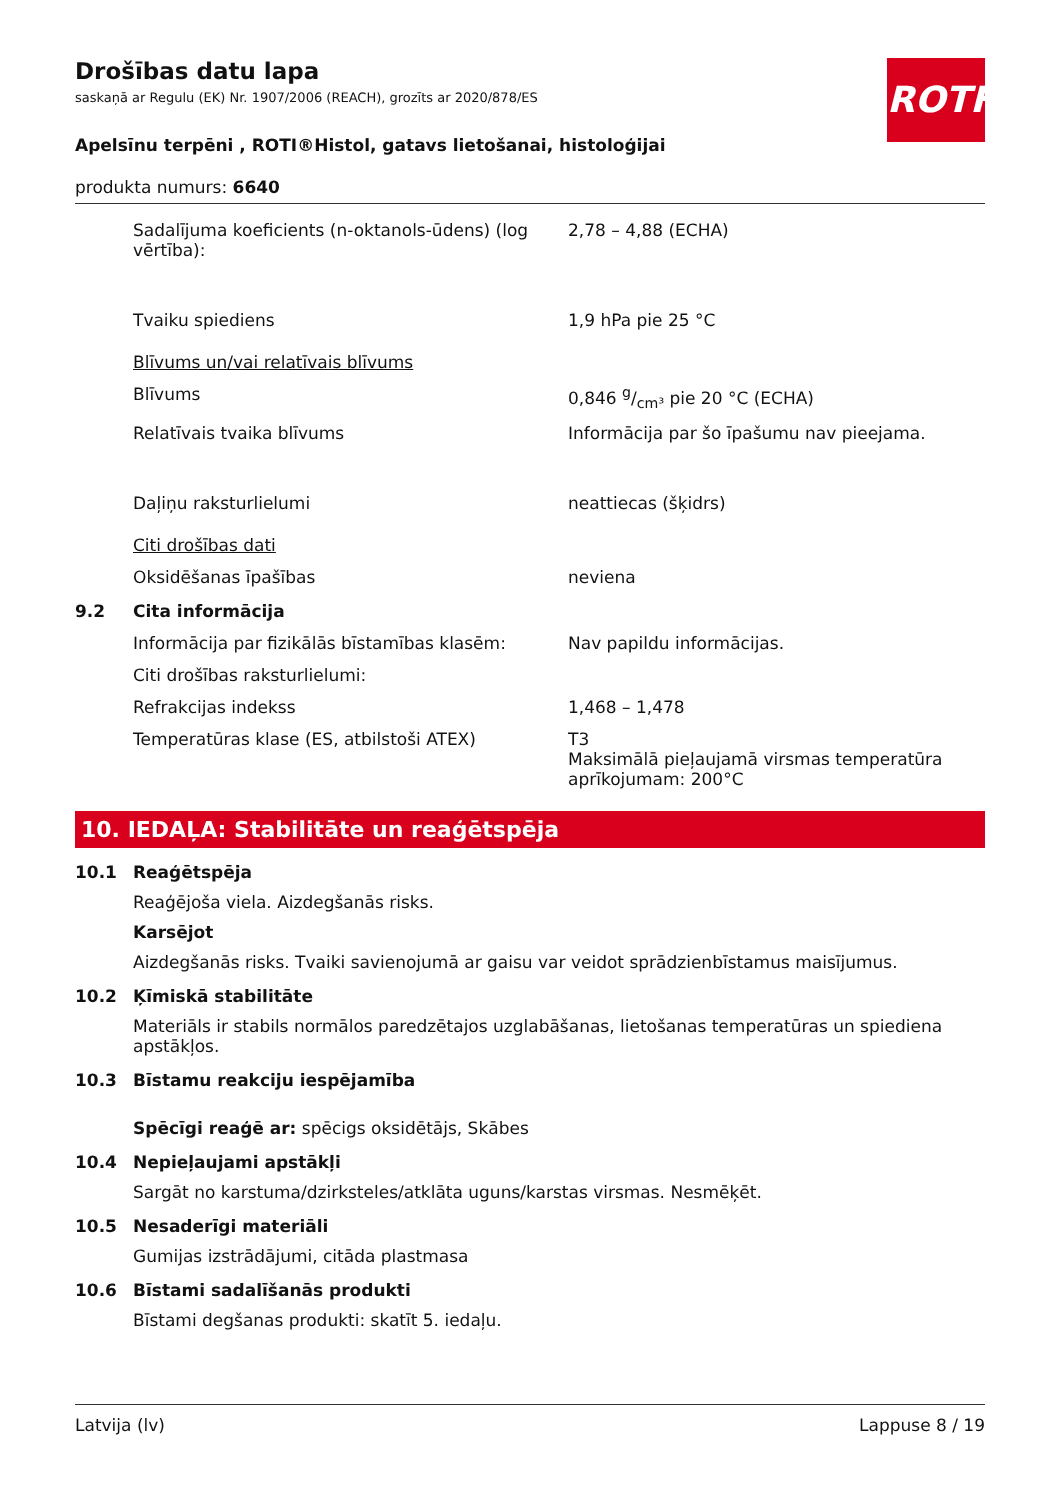ROTH
Drošības datu lapa
saskaņā ar Regulu (EK) Nr. 1907/2006 (REACH), grozīts ar 2020/878/ES
Apelsīnu terpēni , ROTI®Histol, gatavs lietošanai, histoloģijai
produkta numurs: 6640
Sadalījuma koeficients (n-oktanols-ūdens) (log vērtība):
2,78 – 4,88 (ECHA)
Tvaiku spiediens 1,9 hPa pie 25 °C
Blīvums un/vai relatīvais blīvums
Blīvums 0,846 g/cm³ pie 20 °C (ECHA)
Relatīvais tvaika blīvums Informācija par šo īpašumu nav pieejama.
Daļiņu raksturlielumi neattiecas (šķidrs)
Citi drošības dati
Oksidēšanas īpašības neviena
9.2 Cita informācija
Informācija par fizikālās bīstamības klasēm:
Nav papildu informācijas.
Citi drošības raksturlielumi:
Refrakcijas indekss 1,468 – 1,478
Temperatūras klase (ES, atbilstoši ATEX) T3
Maksimālā pieļaujamā virsmas temperatūra aprīkojumam: 200°C
10. IEDAĻA: Stabilitāte un reaģētspēja
10.1 Reaģētspēja
Reaģējoša viela. Aizdegšanās risks.
Karsējot
Aizdegšanās risks. Tvaiki savienojumā ar gaisu var veidot sprādzienbīstamus maisījumus.
10.2 Ķīmiskā stabilitāte
Materiāls ir stabils normālos paredzētajos uzglabāšanas, lietošanas temperatūras un spiediena apstākļos.
10.3 Bīstamu reakciju iespējamība
Spēcīgi reaģē ar: spēcigs oksidētājs, Skābes
10.4 Nepieļaujami apstākļi
Sargāt no karstuma/dzirksteles/atklāta uguns/karstas virsmas. Nesmēķēt.
10.5 Nesaderīgi materiāli
Gumijas izstrādājumi, citāda plastmasa
10.6 Bīstami sadalīšanās produkti
Bīstami degšanas produkti: skatīt 5. iedaļu.
Latvija (lv) Lappuse 8 / 19